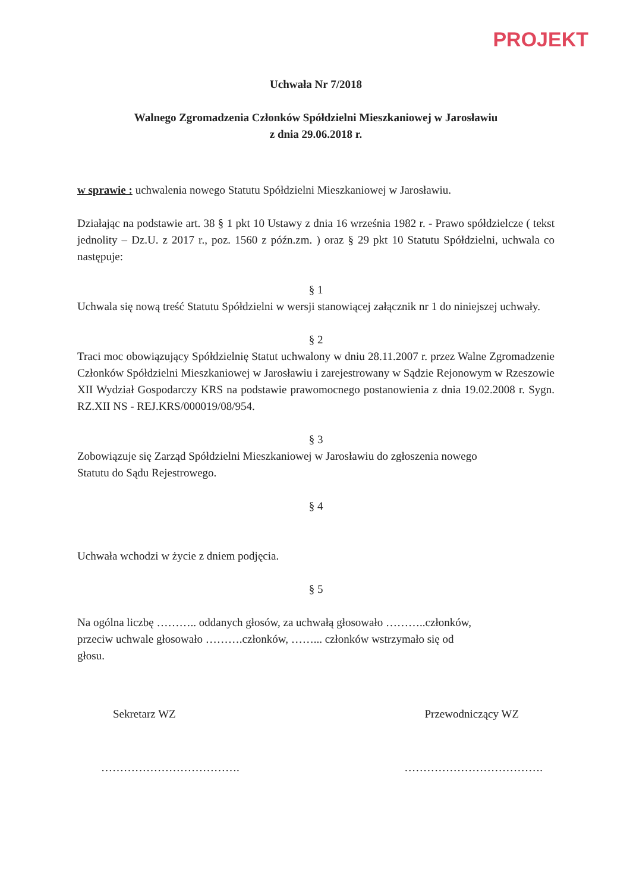PROJEKT
Uchwała Nr 7/2018
Walnego Zgromadzenia Członków Spółdzielni Mieszkaniowej w Jarosławiu
z dnia 29.06.2018 r.
w sprawie : uchwalenia nowego Statutu Spółdzielni Mieszkaniowej w Jarosławiu.
Działając na podstawie art. 38 § 1 pkt 10 Ustawy z dnia 16 września 1982 r. - Prawo spółdzielcze ( tekst jednolity – Dz.U. z 2017 r., poz. 1560 z późn.zm. ) oraz § 29 pkt 10 Statutu Spółdzielni, uchwala co następuje:
§ 1
Uchwala się nową treść Statutu Spółdzielni w wersji stanowiącej załącznik nr 1 do niniejszej uchwały.
§ 2
Traci moc obowiązujący Spółdzielnię Statut uchwalony w dniu 28.11.2007 r. przez Walne Zgromadzenie Członków Spółdzielni Mieszkaniowej w Jarosławiu i zarejestrowany w Sądzie Rejonowym w Rzeszowie XII Wydział Gospodarczy KRS na podstawie prawomocnego postanowienia z dnia 19.02.2008 r. Sygn. RZ.XII NS - REJ.KRS/000019/08/954.
§ 3
Zobowiązuje się Zarząd Spółdzielni Mieszkaniowej w Jarosławiu do zgłoszenia nowego
Statutu do Sądu Rejestrowego.
§ 4
Uchwała wchodzi w życie z dniem podjęcia.
§ 5
Na ogólna liczbę ……….. oddanych głosów, za uchwałą głosowało ………..członków,
przeciw uchwale głosowało ……….członków, ……... członków wstrzymało się od
głosu.
Sekretarz WZ Przewodniczący WZ
………………………………. ……………………………….